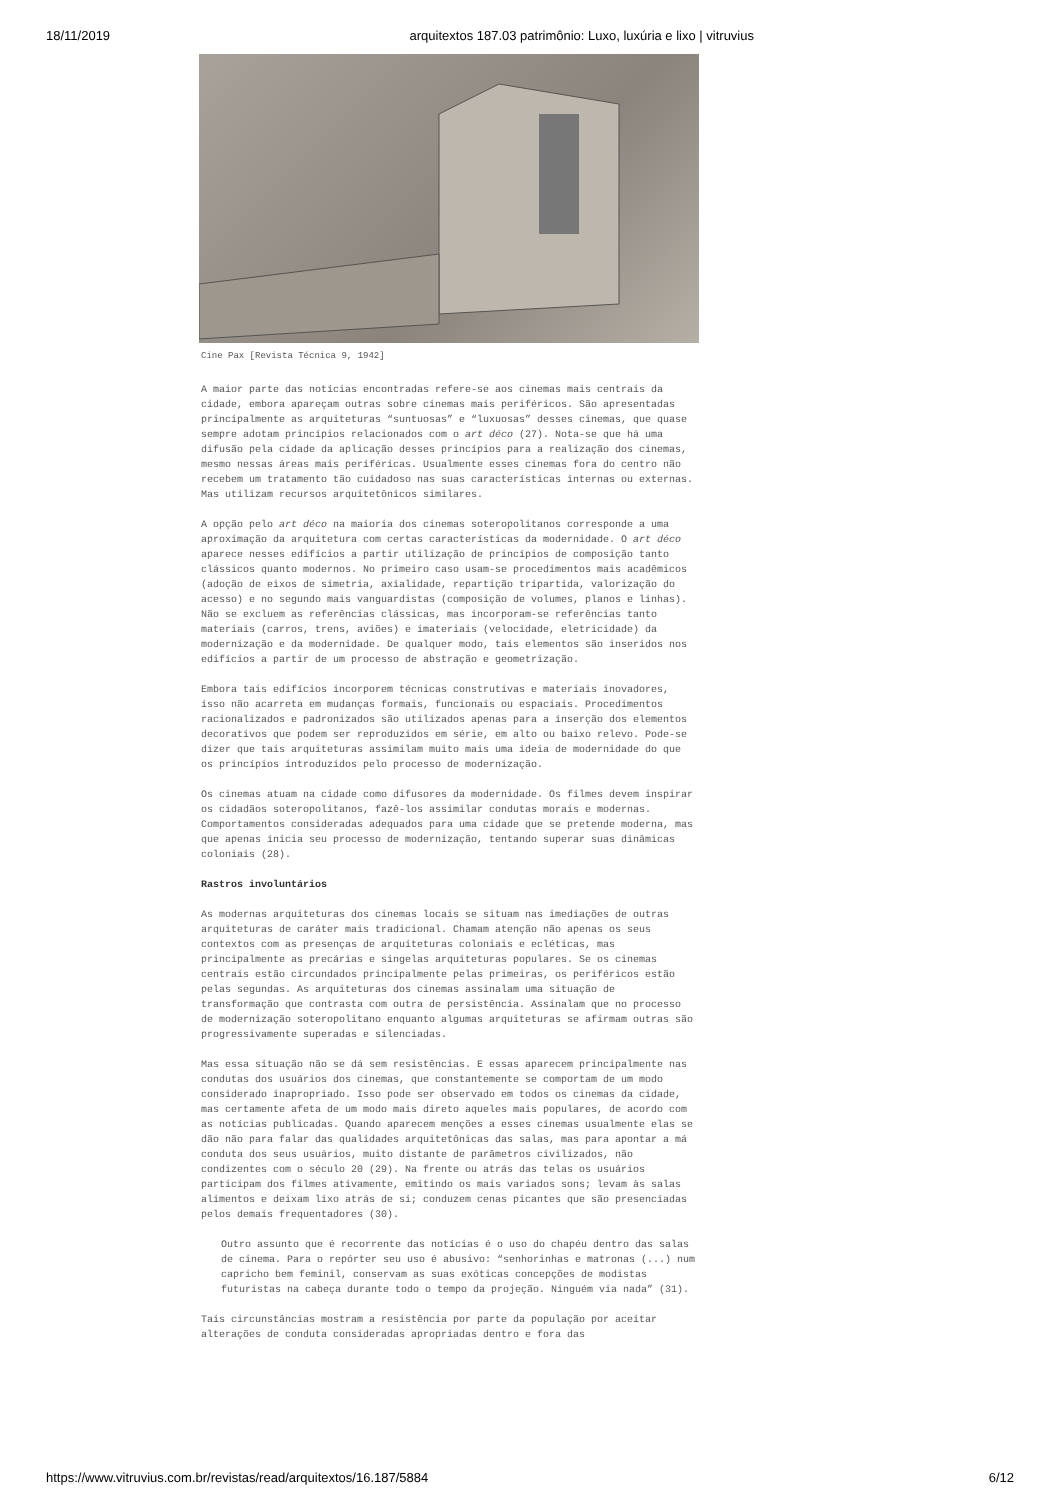18/11/2019 arquitextos 187.03 patrimônio: Luxo, luxúria e lixo | vitruvius
Cine Pax [Revista Técnica 9, 1942]
A maior parte das notícias encontradas refere-se aos cinemas mais centrais da cidade, embora apareçam outras sobre cinemas mais periféricos. São apresentadas principalmente as arquiteturas “suntuosas” e “luxuosas” desses cinemas, que quase sempre adotam princípios relacionados com o art déco (27). Nota-se que há uma difusão pela cidade da aplicação desses princípios para a realização dos cinemas, mesmo nessas áreas mais periféricas. Usualmente esses cinemas fora do centro não recebem um tratamento tão cuidadoso nas suas características internas ou externas. Mas utilizam recursos arquitetônicos similares.
A opção pelo art déco na maioria dos cinemas soteropolitanos corresponde a uma aproximação da arquitetura com certas características da modernidade. O art déco aparece nesses edifícios a partir utilização de princípios de composição tanto clássicos quanto modernos. No primeiro caso usam-se procedimentos mais acadêmicos (adoção de eixos de simetria, axialidade, repartição tripartida, valorização do acesso) e no segundo mais vanguardistas (composição de volumes, planos e linhas). Não se excluem as referências clássicas, mas incorporam-se referências tanto materiais (carros, trens, aviões) e imateriais (velocidade, eletricidade) da modernização e da modernidade. De qualquer modo, tais elementos são inseridos nos edifícios a partir de um processo de abstração e geometrização.
Embora tais edifícios incorporem técnicas construtivas e materiais inovadores, isso não acarreta em mudanças formais, funcionais ou espaciais. Procedimentos racionalizados e padronizados são utilizados apenas para a inserção dos elementos decorativos que podem ser reproduzidos em série, em alto ou baixo relevo. Pode-se dizer que tais arquiteturas assimilam muito mais uma ideia de modernidade do que os princípios introduzidos pelo processo de modernização.
Os cinemas atuam na cidade como difusores da modernidade. Os filmes devem inspirar os cidadãos soteropolitanos, fazê-los assimilar condutas morais e modernas. Comportamentos consideradas adequados para uma cidade que se pretende moderna, mas que apenas inicia seu processo de modernização, tentando superar suas dinâmicas coloniais (28).
Rastros involuntários
As modernas arquiteturas dos cinemas locais se situam nas imediações de outras arquiteturas de caráter mais tradicional. Chamam atenção não apenas os seus contextos com as presenças de arquiteturas coloniais e ecléticas, mas principalmente as precárias e singelas arquiteturas populares. Se os cinemas centrais estão circundados principalmente pelas primeiras, os periféricos estão pelas segundas. As arquiteturas dos cinemas assinalam uma situação de transformação que contrasta com outra de persistência. Assinalam que no processo de modernização soteropolitano enquanto algumas arquiteturas se afirmam outras são progressivamente superadas e silenciadas.
Mas essa situação não se dá sem resistências. E essas aparecem principalmente nas condutas dos usuários dos cinemas, que constantemente se comportam de um modo considerado inapropriado. Isso pode ser observado em todos os cinemas da cidade, mas certamente afeta de um modo mais direto aqueles mais populares, de acordo com as notícias publicadas. Quando aparecem menções a esses cinemas usualmente elas se dão não para falar das qualidades arquitetônicas das salas, mas para apontar a má conduta dos seus usuários, muito distante de parâmetros civilizados, não condizentes com o século 20 (29). Na frente ou atrás das telas os usuários participam dos filmes ativamente, emitindo os mais variados sons; levam às salas alimentos e deixam lixo atrás de si; conduzem cenas picantes que são presenciadas pelos demais frequentadores (30).
Outro assunto que é recorrente das notícias é o uso do chapéu dentro das salas de cinema. Para o repórter seu uso é abusivo: “senhorinhas e matronas (...) num capricho bem feminil, conservam as suas exóticas concepções de modistas futuristas na cabeça durante todo o tempo da projeção. Ninguém via nada” (31).
Tais circunstâncias mostram a resistência por parte da população por aceitar alterações de conduta consideradas apropriadas dentro e fora das
https://www.vitruvius.com.br/revistas/read/arquitextos/16.187/5884 6/12